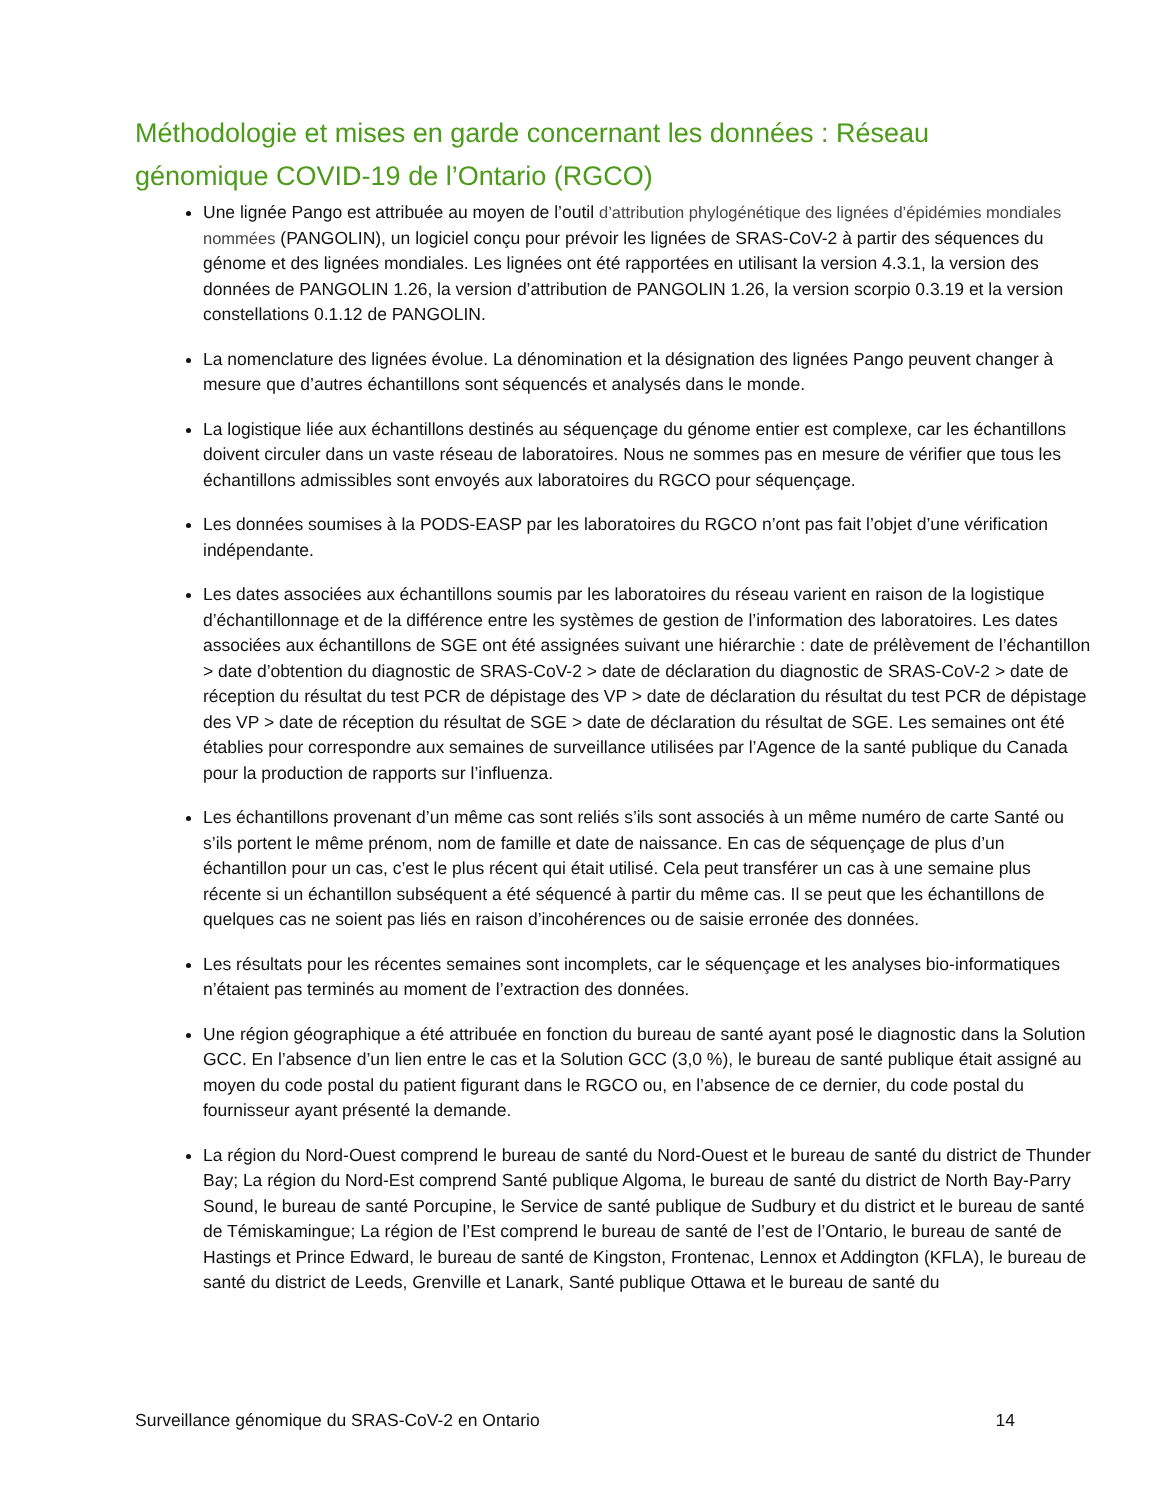Méthodologie et mises en garde concernant les données : Réseau génomique COVID-19 de l’Ontario (RGCO)
Une lignée Pango est attribuée au moyen de l’outil d’attribution phylogénétique des lignées d’épidémies mondiales nommées (PANGOLIN), un logiciel conçu pour prévoir les lignées de SRAS-CoV-2 à partir des séquences du génome et des lignées mondiales. Les lignées ont été rapportées en utilisant la version 4.3.1, la version des données de PANGOLIN 1.26, la version d’attribution de PANGOLIN 1.26, la version scorpio 0.3.19 et la version constellations 0.1.12 de PANGOLIN.
La nomenclature des lignées évolue. La dénomination et la désignation des lignées Pango peuvent changer à mesure que d’autres échantillons sont séquencés et analysés dans le monde.
La logistique liée aux échantillons destinés au séquençage du génome entier est complexe, car les échantillons doivent circuler dans un vaste réseau de laboratoires. Nous ne sommes pas en mesure de vérifier que tous les échantillons admissibles sont envoyés aux laboratoires du RGCO pour séquençage.
Les données soumises à la PODS-EASP par les laboratoires du RGCO n’ont pas fait l’objet d’une vérification indépendante.
Les dates associées aux échantillons soumis par les laboratoires du réseau varient en raison de la logistique d’échantillonnage et de la différence entre les systèmes de gestion de l’information des laboratoires. Les dates associées aux échantillons de SGE ont été assignées suivant une hiérarchie : date de prélèvement de l’échantillon > date d’obtention du diagnostic de SRAS-CoV-2 > date de déclaration du diagnostic de SRAS-CoV-2 > date de réception du résultat du test PCR de dépistage des VP > date de déclaration du résultat du test PCR de dépistage des VP > date de réception du résultat de SGE > date de déclaration du résultat de SGE. Les semaines ont été établies pour correspondre aux semaines de surveillance utilisées par l’Agence de la santé publique du Canada pour la production de rapports sur l’influenza.
Les échantillons provenant d’un même cas sont reliés s’ils sont associés à un même numéro de carte Santé ou s’ils portent le même prénom, nom de famille et date de naissance. En cas de séquençage de plus d’un échantillon pour un cas, c’est le plus récent qui était utilisé. Cela peut transférer un cas à une semaine plus récente si un échantillon subséquent a été séquencé à partir du même cas. Il se peut que les échantillons de quelques cas ne soient pas liés en raison d’incohérences ou de saisie erronée des données.
Les résultats pour les récentes semaines sont incomplets, car le séquençage et les analyses bio-informatiques n’étaient pas terminés au moment de l’extraction des données.
Une région géographique a été attribuée en fonction du bureau de santé ayant posé le diagnostic dans la Solution GCC. En l’absence d’un lien entre le cas et la Solution GCC (3,0 %), le bureau de santé publique était assigné au moyen du code postal du patient figurant dans le RGCO ou, en l’absence de ce dernier, du code postal du fournisseur ayant présenté la demande.
La région du Nord-Ouest comprend le bureau de santé du Nord-Ouest et le bureau de santé du district de Thunder Bay; La région du Nord-Est comprend Santé publique Algoma, le bureau de santé du district de North Bay-Parry Sound, le bureau de santé Porcupine, le Service de santé publique de Sudbury et du district et le bureau de santé de Témiskamingue; La région de l’Est comprend le bureau de santé de l’est de l’Ontario, le bureau de santé de Hastings et Prince Edward, le bureau de santé de Kingston, Frontenac, Lennox et Addington (KFLA), le bureau de santé du district de Leeds, Grenville et Lanark, Santé publique Ottawa et le bureau de santé du
Surveillance génomique du SRAS-CoV-2 en Ontario 14